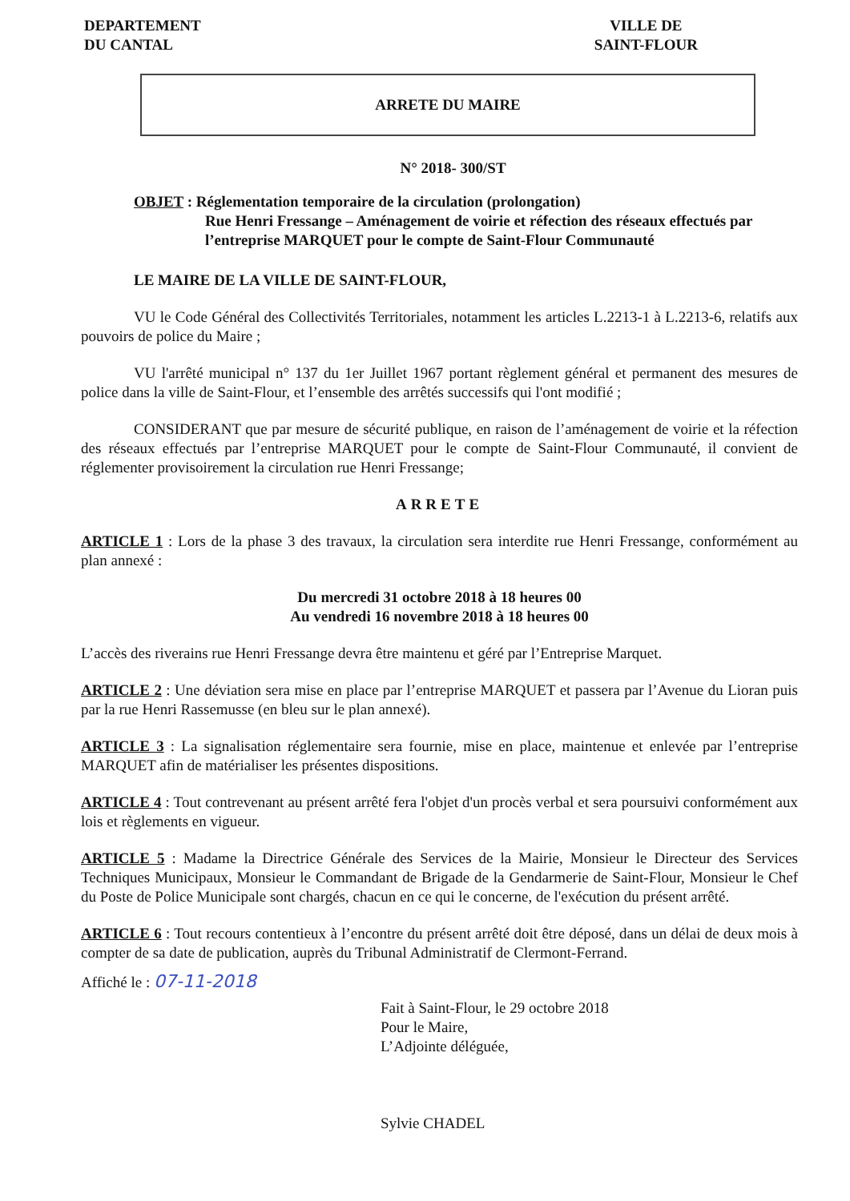DEPARTEMENT
DU CANTAL
VILLE DE
SAINT-FLOUR
ARRETE DU MAIRE
N° 2018- 300/ST
OBJET : Réglementation temporaire de la circulation (prolongation)
Rue Henri Fressange – Aménagement de voirie et réfection des réseaux effectués par l’entreprise MARQUET pour le compte de Saint-Flour Communauté
LE MAIRE DE LA VILLE DE SAINT-FLOUR,
VU le Code Général des Collectivités Territoriales, notamment les articles L.2213-1 à L.2213-6, relatifs aux pouvoirs de police du Maire ;
VU l'arrêté municipal n° 137 du 1er Juillet 1967 portant règlement général et permanent des mesures de police dans la ville de Saint-Flour, et l’ensemble des arrêtés successifs qui l'ont modifié ;
CONSIDERANT que par mesure de sécurité publique, en raison de l’aménagement de voirie et la réfection des réseaux effectués par l’entreprise MARQUET pour le compte de Saint-Flour Communauté, il convient de réglementer provisoirement la circulation rue Henri Fressange;
ARRETE
ARTICLE 1 : Lors de la phase 3 des travaux, la circulation sera interdite rue Henri Fressange, conformément au plan annexé :
Du mercredi 31 octobre 2018 à 18 heures 00
Au vendredi 16 novembre 2018 à 18 heures 00
L’accès des riverains rue Henri Fressange devra être maintenu et géré par l’Entreprise Marquet.
ARTICLE 2 : Une déviation sera mise en place par l’entreprise MARQUET et passera par l’Avenue du Lioran puis par la rue Henri Rassemusse (en bleu sur le plan annexé).
ARTICLE 3 : La signalisation réglementaire sera fournie, mise en place, maintenue et enlevée par l’entreprise MARQUET afin de matérialiser les présentes dispositions.
ARTICLE 4 : Tout contrevenant au présent arrêté fera l'objet d'un procès verbal et sera poursuivi conformément aux lois et règlements en vigueur.
ARTICLE 5 : Madame la Directrice Générale des Services de la Mairie, Monsieur le Directeur des Services Techniques Municipaux, Monsieur le Commandant de Brigade de la Gendarmerie de Saint-Flour, Monsieur le Chef du Poste de Police Municipale sont chargés, chacun en ce qui le concerne, de l'exécution du présent arrêté.
ARTICLE 6 : Tout recours contentieux à l’encontre du présent arrêté doit être déposé, dans un délai de deux mois à compter de sa date de publication, auprès du Tribunal Administratif de Clermont-Ferrand.
Affiché le : 07-11-2018
Fait à Saint-Flour, le 29 octobre 2018
Pour le Maire,
L’Adjointe déléguée,
Sylvie CHADEL